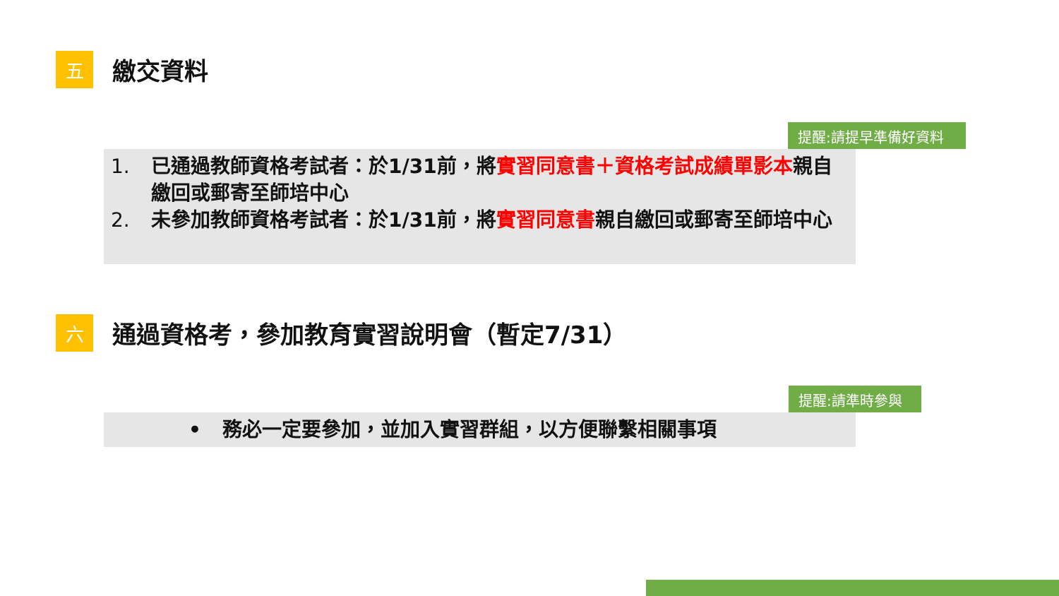五
繳交資料
提醒:請提早準備好資料
1. 已通過教師資格考試者：於1/31前，將實習同意書＋資格考試成績單影本親自繳回或郵寄至師培中心
2. 未參加教師資格考試者：於1/31前，將實習同意書親自繳回或郵寄至師培中心
六
通過資格考，參加教育實習說明會（暫定7/31）
提醒:請準時參與
• 務必一定要參加，並加入實習群組，以方便聯繫相關事項